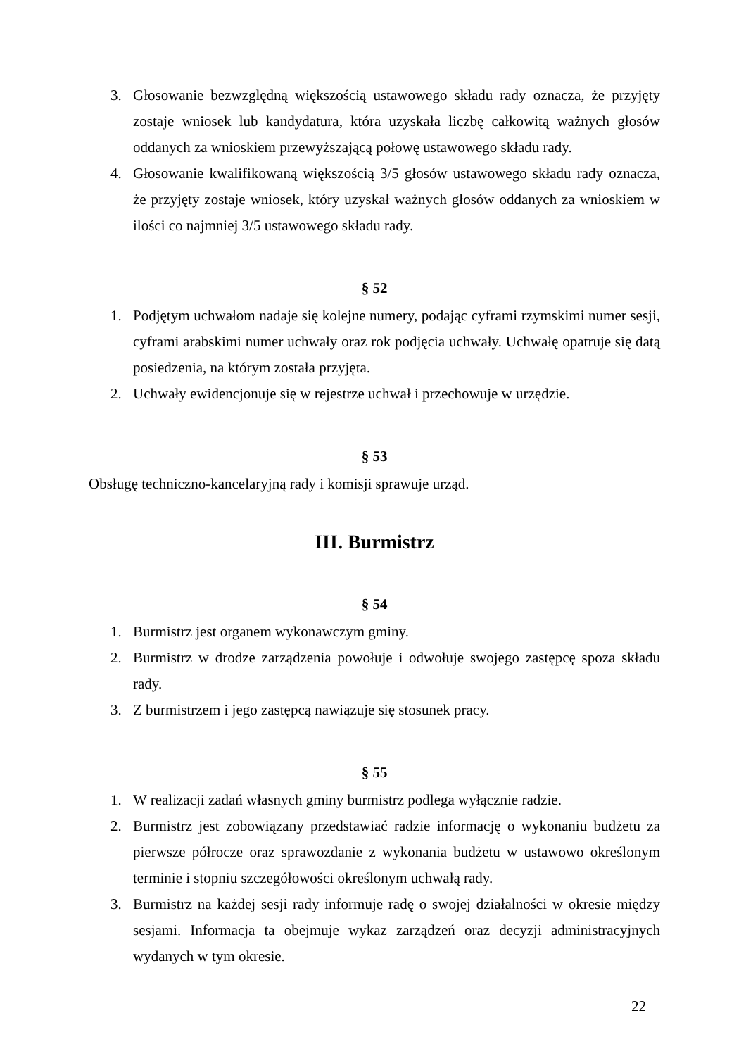3. Głosowanie bezwzględną większością ustawowego składu rady oznacza, że przyjęty zostaje wniosek lub kandydatura, która uzyskała liczbę całkowitą ważnych głosów oddanych za wnioskiem przewyższającą połowę ustawowego składu rady.
4. Głosowanie kwalifikowaną większością 3/5 głosów ustawowego składu rady oznacza, że przyjęty zostaje wniosek, który uzyskał ważnych głosów oddanych za wnioskiem w ilości co najmniej 3/5 ustawowego składu rady.
§ 52
1. Podjętym uchwałom nadaje się kolejne numery, podając cyframi rzymskimi numer sesji, cyframi arabskimi numer uchwały oraz rok podjęcia uchwały. Uchwałę opatruje się datą posiedzenia, na którym została przyjęta.
2. Uchwały ewidencjonuje się w rejestrze uchwał i przechowuje w urzędzie.
§ 53
Obsługę techniczno-kancelaryjną rady i komisji sprawuje urząd.
III. Burmistrz
§ 54
1. Burmistrz jest organem wykonawczym gminy.
2. Burmistrz w drodze zarządzenia powołuje i odwołuje swojego zastępcę spoza składu rady.
3. Z burmistrzem i jego zastępcą nawiązuje się stosunek pracy.
§ 55
1. W realizacji zadań własnych gminy burmistrz podlega wyłącznie radzie.
2. Burmistrz jest zobowiązany przedstawiać radzie informację o wykonaniu budżetu za pierwsze półrocze oraz sprawozdanie z wykonania budżetu w ustawowo określonym terminie i stopniu szczegółowości określonym uchwałą rady.
3. Burmistrz na każdej sesji rady informuje radę o swojej działalności w okresie między sesjami. Informacja ta obejmuje wykaz zarządzeń oraz decyzji administracyjnych wydanych w tym okresie.
22